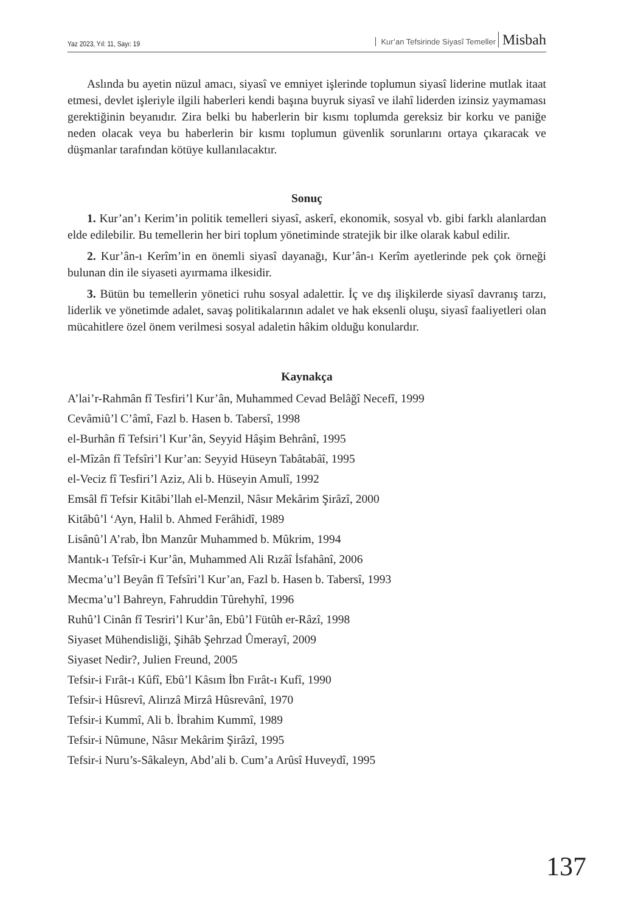Yaz 2023, Yıl: 11, Sayı: 19
Kur’an Tefsirinde Siyasî Temeller Misbah
Aslında bu ayetin nüzul amacı, siyasî ve emniyet işlerinde toplumun siyasî liderine mutlak itaat etmesi, devlet işleriyle ilgili haberleri kendi başına buyruk siyasî ve ilahî liderden izinsiz yaymaması gerektiğinin beyanıdır. Zira belki bu haberlerin bir kısmı toplumda gereksiz bir korku ve paniğe neden olacak veya bu haberlerin bir kısmı toplumun güvenlik sorunlarını ortaya çıkaracak ve düşmanlar tarafından kötüye kullanılacaktır.
Sonuç
1. Kur’an’ı Kerim’in politik temelleri siyasî, askerî, ekonomik, sosyal vb. gibi farklı alanlardan elde edilebilir. Bu temellerin her biri toplum yönetiminde stratejik bir ilke olarak kabul edilir.
2. Kur’ân-ı Kerîm’in en önemli siyasî dayanağı, Kur’ân-ı Kerîm ayetlerinde pek çok örneği bulunan din ile siyaseti ayırmama ilkesidir.
3. Bütün bu temellerin yönetici ruhu sosyal adalettir. İç ve dış ilişkilerde siyasî davranış tarzı, liderlik ve yönetimde adalet, savaş politikalarının adalet ve hak eksenli oluşu, siyasî faaliyetleri olan mücahitlere özel önem verilmesi sosyal adaletin hâkim olduğu konulardır.
Kaynakça
A’lai’r-Rahmân fî Tesfiri’l Kur’ân, Muhammed Cevad Belâğî Necefî, 1999
Cevâmiû’l C’âmî, Fazl b. Hasen b. Tabersî, 1998
el-Burhân fî Tefsiri’l Kur’ân, Seyyid Hâşim Behrânî, 1995
el-Mîzân fî Tefsîri’l Kur’an: Seyyid Hüseyn Tabâtabâî, 1995
el-Veciz fî Tesfiri’l Aziz, Ali b. Hüseyin Amulî, 1992
Emsâl fî Tefsir Kitâbi’llah el-Menzil, Nâsır Mekârim Şirâzî, 2000
Kitâbû’l ‘Ayn, Halil b. Ahmed Ferâhidî, 1989
Lisânû’l A’rab, İbn Manzûr Muhammed b. Mûkrim, 1994
Mantık-ı Tefsîr-i Kur’ân, Muhammed Ali Rızâî İsfahânî, 2006
Mecma’u’l Beyân fî Tefsîri’l Kur’an, Fazl b. Hasen b. Tabersî, 1993
Mecma’u’l Bahreyn, Fahruddin Tûrehyhî, 1996
Ruhû’l Cinân fî Tesriri’l Kur’ân, Ebû’l Fütûh er-Râzî, 1998
Siyaset Mühendisliği, Şihâb Şehrzad Ûmerayî, 2009
Siyaset Nedir?, Julien Freund, 2005
Tefsir-i Fırât-ı Kûfî, Ebû’l Kâsım İbn Fırât-ı Kufî, 1990
Tefsir-i Hûsrevî, Alirızâ Mirzâ Hûsrevânî, 1970
Tefsir-i Kummî, Ali b. İbrahim Kummî, 1989
Tefsir-i Nûmune, Nâsır Mekârim Şirâzî, 1995
Tefsir-i Nuru’s-Sâkaleyn, Abd’ali b. Cum’a Arûsî Huveydî, 1995
137